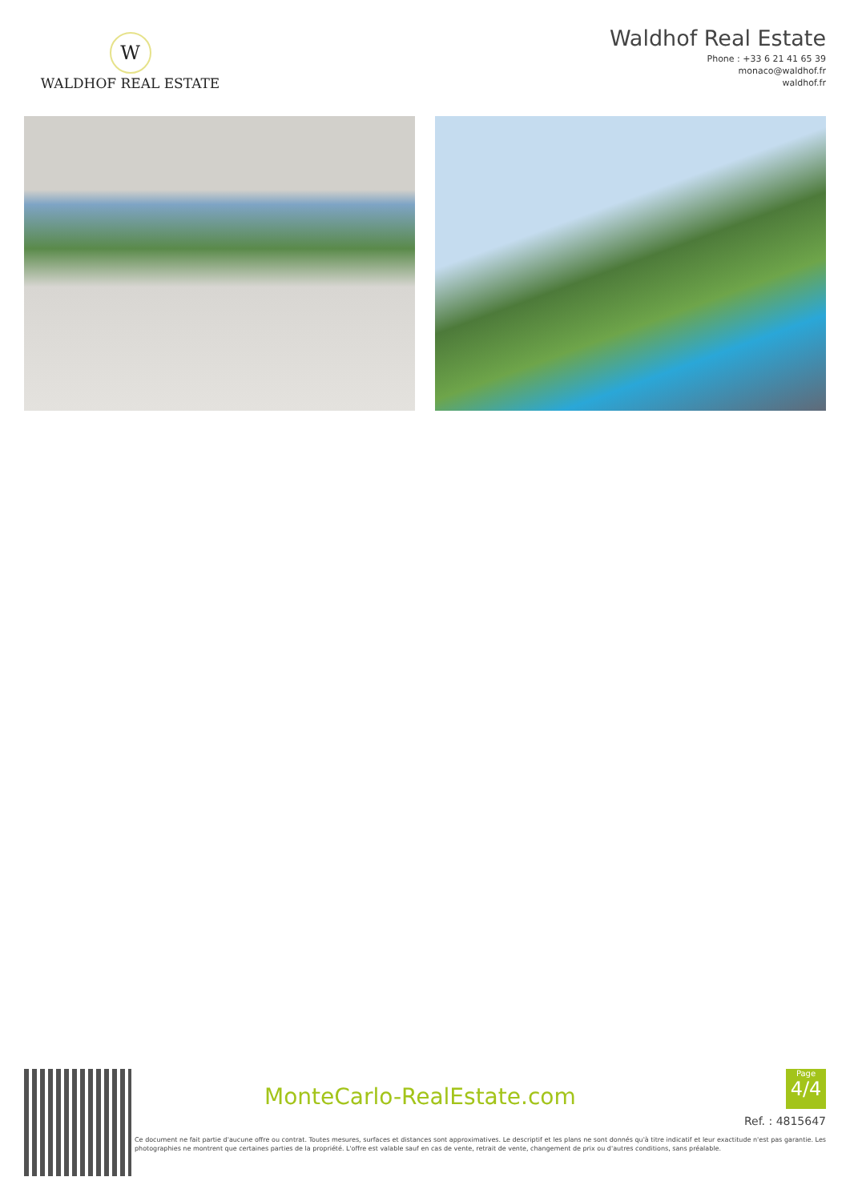W
WALDHOF REAL ESTATE
Waldhof Real Estate
Phone : +33 6 21 41 65 39
monaco@waldhof.fr
waldhof.fr
MonteCarlo-RealEstate.com
Page
4/4
Ref. : 4815647
Ce document ne fait partie d'aucune offre ou contrat. Toutes mesures, surfaces et distances sont approximatives. Le descriptif et les plans ne sont donnés qu'à titre indicatif et leur exactitude n'est pas garantie. Les photographies ne montrent que certaines parties de la propriété. L'offre est valable sauf en cas de vente, retrait de vente, changement de prix ou d'autres conditions, sans préalable.